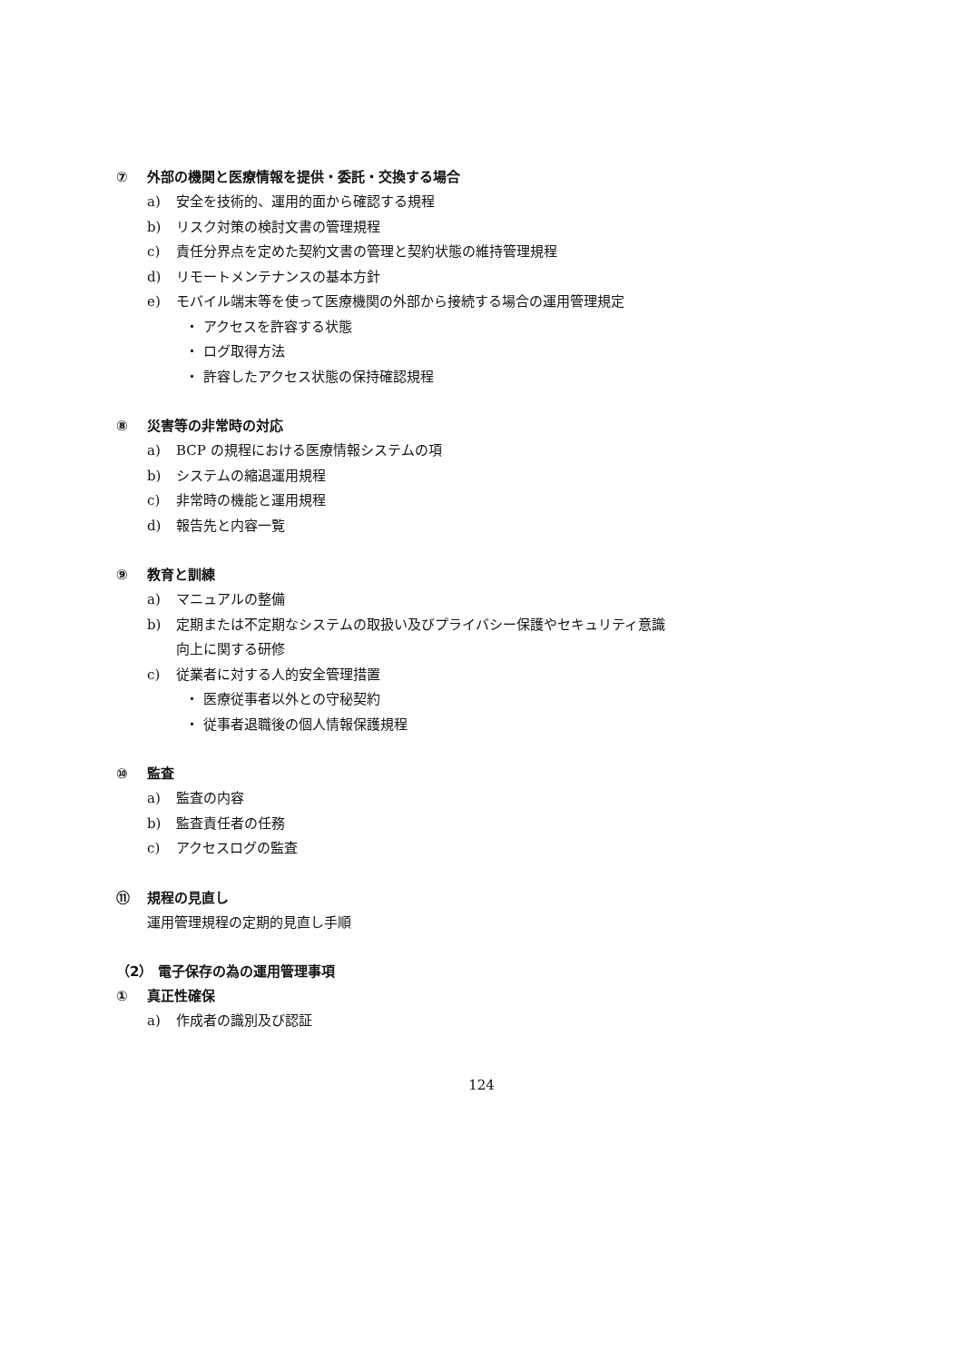⑦ 外部の機関と医療情報を提供・委託・交換する場合
a) 安全を技術的、運用的面から確認する規程
b) リスク対策の検討文書の管理規程
c) 責任分界点を定めた契約文書の管理と契約状態の維持管理規程
d) リモートメンテナンスの基本方針
e) モバイル端末等を使って医療機関の外部から接続する場合の運用管理規定
・ アクセスを許容する状態
・ ログ取得方法
・ 許容したアクセス状態の保持確認規程
⑧ 災害等の非常時の対応
a) BCP の規程における医療情報システムの項
b) システムの縮退運用規程
c) 非常時の機能と運用規程
d) 報告先と内容一覧
⑨ 教育と訓練
a) マニュアルの整備
b) 定期または不定期なシステムの取扱い及びプライバシー保護やセキュリティ意識
向上に関する研修
c) 従業者に対する人的安全管理措置
・ 医療従事者以外との守秘契約
・ 従事者退職後の個人情報保護規程
⑩ 監査
a) 監査の内容
b) 監査責任者の任務
c) アクセスログの監査
⑪ 規程の見直し
運用管理規程の定期的見直し手順
（2） 電子保存の為の運用管理事項
① 真正性確保
a) 作成者の識別及び認証
124